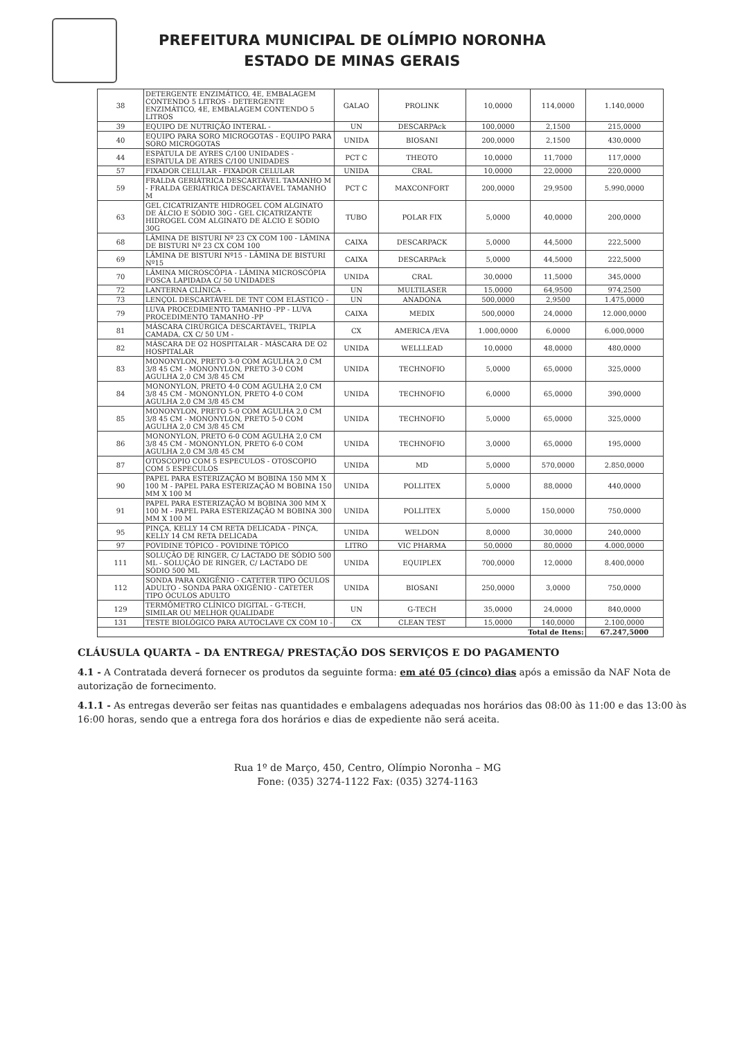PREFEITURA MUNICIPAL DE OLÍMPIO NORONHA
ESTADO DE MINAS GERAIS
| 38 | DETERGENTE ENZIMÁTICO, 4E, EMBALAGEM CONTENDO 5 LITROS - DETERGENTE ENZIMÁTICO, 4E, EMBALAGEM CONTENDO 5 LITROS | GALAO | PROLINK | 10,0000 | 114,0000 | 1.140,0000 |
| 39 | EQUIPO DE NUTRIÇÃO INTERAL - | UN | DESCARPAck | 100,0000 | 2,1500 | 215,0000 |
| 40 | EQUIPO PARA SORO MICROGOTAS - EQUIPO PARA SORO MICROGOTAS | UNIDA | BIOSANI | 200,0000 | 2,1500 | 430,0000 |
| 44 | ESPÁTULA DE AYRES C/100 UNIDADES - ESPÁTULA DE AYRES C/100 UNIDADES | PCT C | THEOTO | 10,0000 | 11,7000 | 117,0000 |
| 57 | FIXADOR CELULAR - FIXADOR CELULAR | UNIDA | CRAL | 10,0000 | 22,0000 | 220,0000 |
| 59 | FRALDA GERIÁTRICA DESCARTÁVEL TAMANHO M - FRALDA GERIÁTRICA DESCARTÁVEL TAMANHO M | PCT C | MAXCONFORT | 200,0000 | 29,9500 | 5.990,0000 |
| 63 | GEL CICATRIZANTE HIDROGEL COM ALGINATO DE ÁLCIO E SÓDIO 30G - GEL CICATRIZANTE HIDROGEL COM ALGINATO DE ÁLCIO E SÓDIO 30G | TUBO | POLAR FIX | 5,0000 | 40,0000 | 200,0000 |
| 68 | LÂMINA DE BISTURI Nº 23 CX COM 100 - LÂMINA DE BISTURI Nº 23 CX COM 100 | CAIXA | DESCARPACK | 5,0000 | 44,5000 | 222,5000 |
| 69 | LÂMINA DE BISTURI Nº15 - LÂMINA DE BISTURI Nº15 | CAIXA | DESCARPAck | 5,0000 | 44,5000 | 222,5000 |
| 70 | LÂMINA MICROSCÓPIA - LÂMINA MICROSCÓPIA FOSCA LAPIDADA C/ 50 UNIDADES | UNIDA | CRAL | 30,0000 | 11,5000 | 345,0000 |
| 72 | LANTERNA CLÍNICA - | UN | MULTILASER | 15,0000 | 64,9500 | 974,2500 |
| 73 | LENÇOL DESCARTÁVEL DE TNT COM ELÁSTICO - | UN | ANADONA | 500,0000 | 2,9500 | 1.475,0000 |
| 79 | LUVA PROCEDIMENTO TAMANHO -PP - LUVA PROCEDIMENTO TAMANHO -PP | CAIXA | MEDIX | 500,0000 | 24,0000 | 12.000,0000 |
| 81 | MÁSCARA CIRÚRGICA DESCARTÁVEL, TRIPLA CAMADA, CX C/ 50 UM - | CX | AMERICA /EVA | 1.000,0000 | 6,0000 | 6.000,0000 |
| 82 | MÁSCARA DE O2 HOSPITALAR - MÁSCARA DE O2 HOSPITALAR | UNIDA | WELLLEAD | 10,0000 | 48,0000 | 480,0000 |
| 83 | MONONYLON, PRETO 3-0 COM AGULHA 2,0 CM 3/8 45 CM - MONONYLON, PRETO 3-0 COM AGULHA 2,0 CM 3/8 45 CM | UNIDA | TECHNOFIO | 5,0000 | 65,0000 | 325,0000 |
| 84 | MONONYLON, PRETO 4-0 COM AGULHA 2,0 CM 3/8 45 CM - MONONYLON, PRETO 4-0 COM AGULHA 2,0 CM 3/8 45 CM | UNIDA | TECHNOFIO | 6,0000 | 65,0000 | 390,0000 |
| 85 | MONONYLON, PRETO 5-0 COM AGULHA 2,0 CM 3/8 45 CM - MONONYLON, PRETO 5-0 COM AGULHA 2,0 CM 3/8 45 CM | UNIDA | TECHNOFIO | 5,0000 | 65,0000 | 325,0000 |
| 86 | MONONYLON, PRETO 6-0 COM AGULHA 2,0 CM 3/8 45 CM - MONONYLON, PRETO 6-0 COM AGULHA 2,0 CM 3/8 45 CM | UNIDA | TECHNOFIO | 3,0000 | 65,0000 | 195,0000 |
| 87 | OTOSCOPIO COM 5 ESPECULOS - OTOSCOPIO COM 5 ESPECULOS | UNIDA | MD | 5,0000 | 570,0000 | 2.850,0000 |
| 90 | PAPEL PARA ESTERIZAÇÃO M BOBINA 150 MM X 100 M - PAPEL PARA ESTERIZAÇÃO M BOBINA 150 MM X 100 M | UNIDA | POLLITEX | 5,0000 | 88,0000 | 440,0000 |
| 91 | PAPEL PARA ESTERIZAÇÃO M BOBINA 300 MM X 100 M - PAPEL PARA ESTERIZAÇÃO M BOBINA 300 MM X 100 M | UNIDA | POLLITEX | 5,0000 | 150,0000 | 750,0000 |
| 95 | PINÇA, KELLY 14 CM RETA DELICADA - PINÇA, KELLY 14 CM RETA DELICADA | UNIDA | WELDON | 8,0000 | 30,0000 | 240,0000 |
| 97 | POVIDINE TÓPICO - POVIDINE TÓPICO | LITRO | VIC PHARMA | 50,0000 | 80,0000 | 4.000,0000 |
| 111 | SOLUÇÃO DE RINGER, C/ LACTADO DE SÓDIO 500 ML - SOLUÇÃO DE RINGER, C/ LACTADO DE SÓDIO 500 ML | UNIDA | EQUIPLEX | 700,0000 | 12,0000 | 8.400,0000 |
| 112 | SONDA PARA OXIGÊNIO - CATETER TIPO ÓCULOS ADULTO - SONDA PARA OXIGÊNIO - CATETER TIPO ÓCULOS ADULTO | UNIDA | BIOSANI | 250,0000 | 3,0000 | 750,0000 |
| 129 | TERMÔMETRO CLÍNICO DIGITAL - G-TECH, SIMILAR OU MELHOR QUALIDADE | UN | G-TECH | 35,0000 | 24,0000 | 840,0000 |
| 131 | TESTE BIOLÓGICO PARA AUTOCLAVE CX COM 10 - | CX | CLEAN TEST | 15,0000 | 140,0000 | 2.100,0000 |
| Total de Itens: | | | | | | 67.247,5000 |
CLÁUSULA QUARTA – DA ENTREGA/ PRESTAÇÃO DOS SERVIÇOS E DO PAGAMENTO
4.1 - A Contratada deverá fornecer os produtos da seguinte forma: em até 05 (cinco) dias após a emissão da NAF Nota de autorização de fornecimento.
4.1.1 - As entregas deverão ser feitas nas quantidades e embalagens adequadas nos horários das 08:00 às 11:00 e das 13:00 às 16:00 horas, sendo que a entrega fora dos horários e dias de expediente não será aceita.
Rua 1º de Março, 450, Centro, Olímpio Noronha – MG
Fone: (035) 3274-1122 Fax: (035) 3274-1163